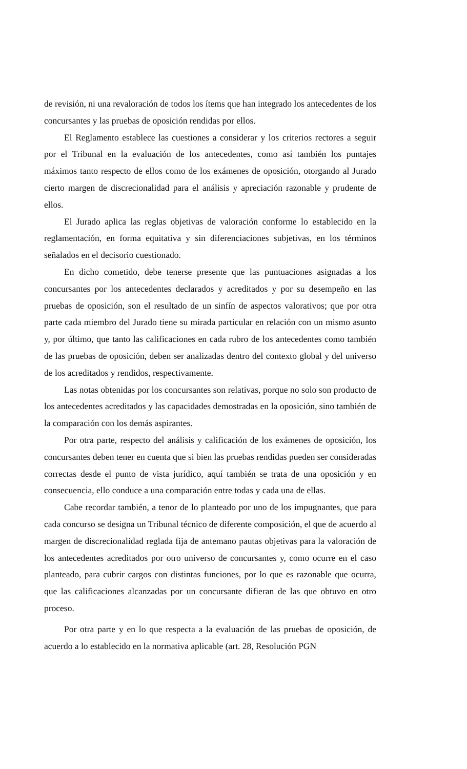de revisión, ni una revaloración de todos los ítems que han integrado los antecedentes de los concursantes y las pruebas de oposición rendidas por ellos.
El Reglamento establece las cuestiones a considerar y los criterios rectores a seguir por el Tribunal en la evaluación de los antecedentes, como así también los puntajes máximos tanto respecto de ellos como de los exámenes de oposición, otorgando al Jurado cierto margen de discrecionalidad para el análisis y apreciación razonable y prudente de ellos.
El Jurado aplica las reglas objetivas de valoración conforme lo establecido en la reglamentación, en forma equitativa y sin diferenciaciones subjetivas, en los términos señalados en el decisorio cuestionado.
En dicho cometido, debe tenerse presente que las puntuaciones asignadas a los concursantes por los antecedentes declarados y acreditados y por su desempeño en las pruebas de oposición, son el resultado de un sinfín de aspectos valorativos; que por otra parte cada miembro del Jurado tiene su mirada particular en relación con un mismo asunto y, por último, que tanto las calificaciones en cada rubro de los antecedentes como también de las pruebas de oposición, deben ser analizadas dentro del contexto global y del universo de los acreditados y rendidos, respectivamente.
Las notas obtenidas por los concursantes son relativas, porque no solo son producto de los antecedentes acreditados y las capacidades demostradas en la oposición, sino también de la comparación con los demás aspirantes.
Por otra parte, respecto del análisis y calificación de los exámenes de oposición, los concursantes deben tener en cuenta que si bien las pruebas rendidas pueden ser consideradas correctas desde el punto de vista jurídico, aquí también se trata de una oposición y en consecuencia, ello conduce a una comparación entre todas y cada una de ellas.
Cabe recordar también, a tenor de lo planteado por uno de los impugnantes, que para cada concurso se designa un Tribunal técnico de diferente composición, el que de acuerdo al margen de discrecionalidad reglada fija de antemano pautas objetivas para la valoración de los antecedentes acreditados por otro universo de concursantes y, como ocurre en el caso planteado, para cubrir cargos con distintas funciones, por lo que es razonable que ocurra, que las calificaciones alcanzadas por un concursante difieran de las que obtuvo en otro proceso.
Por otra parte y en lo que respecta a la evaluación de las pruebas de oposición, de acuerdo a lo establecido en la normativa aplicable (art. 28, Resolución PGN